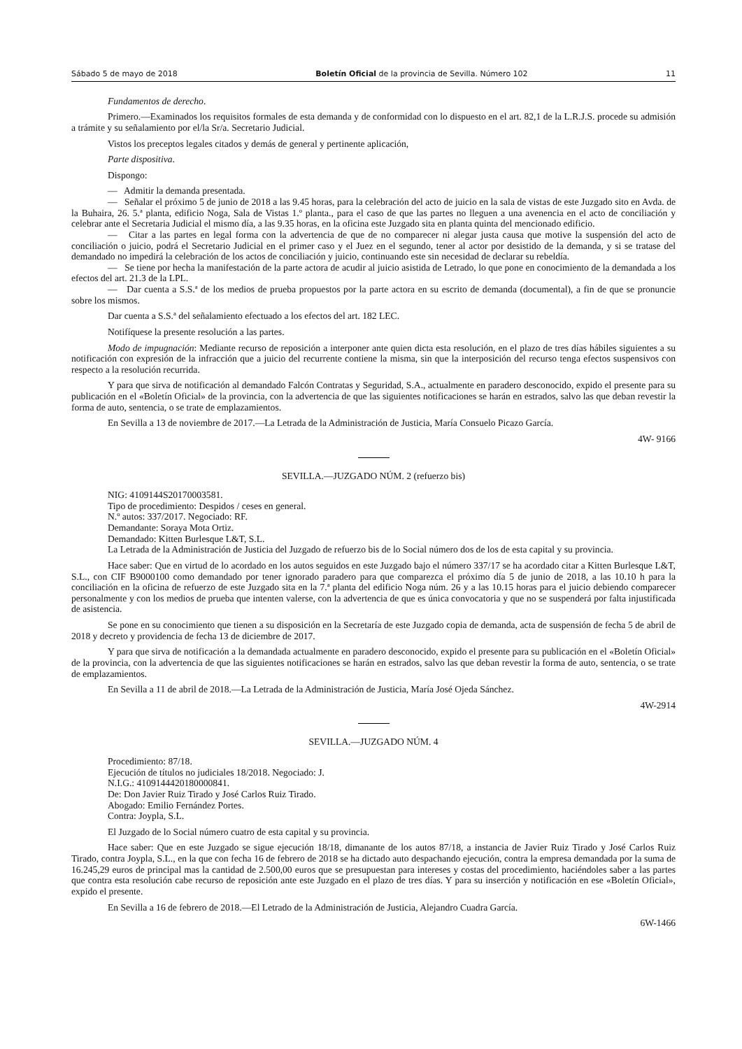Sábado 5 de mayo de 2018 Boletín Oficial de la provincia de Sevilla. Número 102 11
Fundamentos de derecho.
Primero.—Examinados los requisitos formales de esta demanda y de conformidad con lo dispuesto en el art. 82,1 de la L.R.J.S. procede su admisión a trámite y su señalamiento por el/la Sr/a. Secretario Judicial.
Vistos los preceptos legales citados y demás de general y pertinente aplicación,
Parte dispositiva.
Dispongo:
— Admitir la demanda presentada.
— Señalar el próximo 5 de junio de 2018 a las 9.45 horas, para la celebración del acto de juicio en la sala de vistas de este Juzgado sito en Avda. de la Buhaira, 26. 5.ª planta, edificio Noga, Sala de Vistas 1.º planta., para el caso de que las partes no lleguen a una avenencia en el acto de conciliación y celebrar ante el Secretaria Judicial el mismo día, a las 9.35 horas, en la oficina este Juzgado sita en planta quinta del mencionado edificio.
— Citar a las partes en legal forma con la advertencia de que de no comparecer ni alegar justa causa que motive la suspensión del acto de conciliación o juicio, podrá el Secretario Judicial en el primer caso y el Juez en el segundo, tener al actor por desistido de la demanda, y si se tratase del demandado no impedirá la celebración de los actos de conciliación y juicio, continuando este sin necesidad de declarar su rebeldía.
— Se tiene por hecha la manifestación de la parte actora de acudir al juicio asistida de Letrado, lo que pone en conocimiento de la demandada a los efectos del art. 21.3 de la LPL.
— Dar cuenta a S.S.ª de los medios de prueba propuestos por la parte actora en su escrito de demanda (documental), a fin de que se pronuncie sobre los mismos.
Dar cuenta a S.S.ª del señalamiento efectuado a los efectos del art. 182 LEC.
Notifíquese la presente resolución a las partes.
Modo de impugnación: Mediante recurso de reposición a interponer ante quien dicta esta resolución, en el plazo de tres días hábiles siguientes a su notificación con expresión de la infracción que a juicio del recurrente contiene la misma, sin que la interposición del recurso tenga efectos suspensivos con respecto a la resolución recurrida.
Y para que sirva de notificación al demandado Falcón Contratas y Seguridad, S.A., actualmente en paradero desconocido, expido el presente para su publicación en el «Boletín Oficial» de la provincia, con la advertencia de que las siguientes notificaciones se harán en estrados, salvo las que deban revestir la forma de auto, sentencia, o se trate de emplazamientos.
En Sevilla a 13 de noviembre de 2017.—La Letrada de la Administración de Justicia, María Consuelo Picazo García.
4W- 9166
SEVILLA.—JUZGADO NÚM. 2 (refuerzo bis)
NIG: 4109144S20170003581.
Tipo de procedimiento: Despidos / ceses en general.
N.º autos: 337/2017. Negociado: RF.
Demandante: Soraya Mota Ortiz.
Demandado: Kitten Burlesque L&T, S.L.
La Letrada de la Administración de Justicia del Juzgado de refuerzo bis de lo Social número dos de los de esta capital y su provincia.
Hace saber: Que en virtud de lo acordado en los autos seguidos en este Juzgado bajo el número 337/17 se ha acordado citar a Kitten Burlesque L&T, S.L., con CIF B9000100 como demandado por tener ignorado paradero para que comparezca el próximo día 5 de junio de 2018, a las 10.10 h para la conciliación en la oficina de refuerzo de este Juzgado sita en la 7.ª planta del edificio Noga núm. 26 y a las 10.15 horas para el juicio debiendo comparecer personalmente y con los medios de prueba que intenten valerse, con la advertencia de que es única convocatoria y que no se suspenderá por falta injustificada de asistencia.
Se pone en su conocimiento que tienen a su disposición en la Secretaría de este Juzgado copia de demanda, acta de suspensión de fecha 5 de abril de 2018 y decreto y providencia de fecha 13 de diciembre de 2017.
Y para que sirva de notificación a la demandada actualmente en paradero desconocido, expido el presente para su publicación en el «Boletín Oficial» de la provincia, con la advertencia de que las siguientes notificaciones se harán en estrados, salvo las que deban revestir la forma de auto, sentencia, o se trate de emplazamientos.
En Sevilla a 11 de abril de 2018.—La Letrada de la Administración de Justicia, María José Ojeda Sánchez.
4W-2914
SEVILLA.—JUZGADO NÚM. 4
Procedimiento: 87/18.
Ejecución de títulos no judiciales 18/2018. Negociado: J.
N.I.G.: 4109144420180000841.
De: Don Javier Ruiz Tirado y José Carlos Ruiz Tirado.
Abogado: Emilio Fernández Portes.
Contra: Joypla, S.L.
El Juzgado de lo Social número cuatro de esta capital y su provincia.
Hace saber: Que en este Juzgado se sigue ejecución 18/18, dimanante de los autos 87/18, a instancia de Javier Ruiz Tirado y José Carlos Ruiz Tirado, contra Joypla, S.L., en la que con fecha 16 de febrero de 2018 se ha dictado auto despachando ejecución, contra la empresa demandada por la suma de 16.245,29 euros de principal mas la cantidad de 2.500,00 euros que se presupuestan para intereses y costas del procedimiento, haciéndoles saber a las partes que contra esta resolución cabe recurso de reposición ante este Juzgado en el plazo de tres días. Y para su inserción y notificación en ese «Boletín Oficial», expido el presente.
En Sevilla a 16 de febrero de 2018.—El Letrado de la Administración de Justicia, Alejandro Cuadra García.
6W-1466